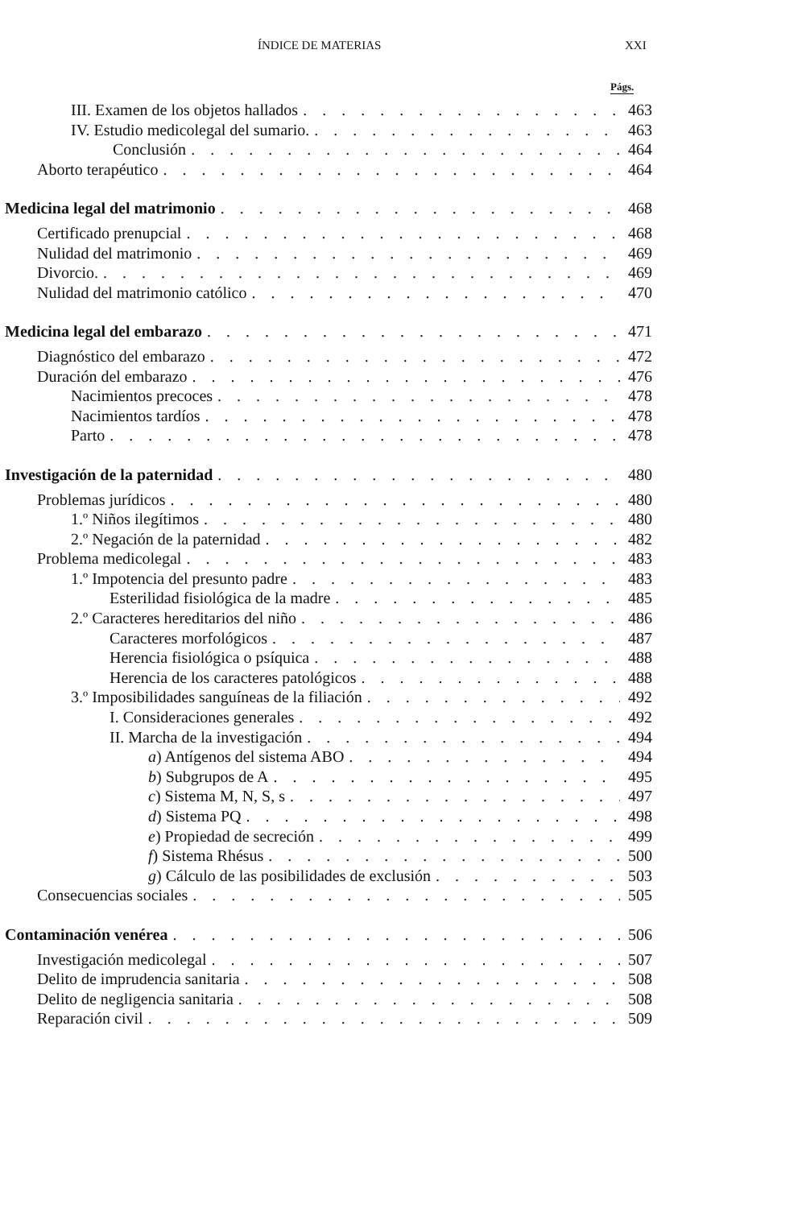ÍNDICE DE MATERIAS XXI
Págs.
III. Examen de los objetos hallados 463
IV. Estudio medicolegal del sumario. 463
Conclusión 464
Aborto terapéutico 464
Medicina legal del matrimonio 468
Certificado prenupcial 468
Nulidad del matrimonio 469
Divorcio. 469
Nulidad del matrimonio católico 470
Medicina legal del embarazo 471
Diagnóstico del embarazo 472
Duración del embarazo 476
Nacimientos precoces 478
Nacimientos tardíos 478
Parto 478
Investigación de la paternidad 480
Problemas jurídicos 480
1.º Niños ilegítimos 480
2.º Negación de la paternidad 482
Problema medicolegal 483
1.º Impotencia del presunto padre 483
Esterilidad fisiológica de la madre 485
2.º Caracteres hereditarios del niño 486
Caracteres morfológicos 487
Herencia fisiológica o psíquica 488
Herencia de los caracteres patológicos 488
3.º Imposibilidades sanguíneas de la filiación 492
I. Consideraciones generales 492
II. Marcha de la investigación 494
a) Antígenos del sistema ABO 494
b) Subgrupos de A 495
c) Sistema M, N, S, s 497
d) Sistema PQ 498
e) Propiedad de secreción 499
f) Sistema Rhésus 500
g) Cálculo de las posibilidades de exclusión 503
Consecuencias sociales 505
Contaminación venérea 506
Investigación medicolegal 507
Delito de imprudencia sanitaria 508
Delito de negligencia sanitaria 508
Reparación civil 509